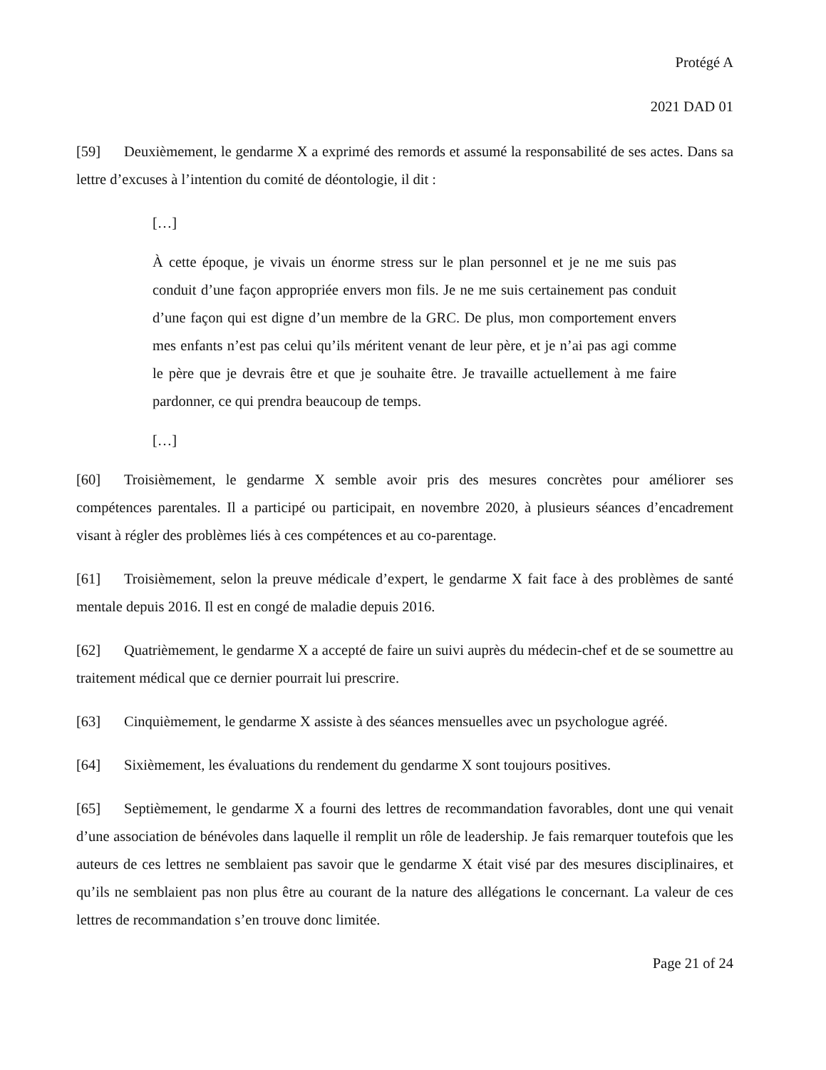Protégé A
2021 DAD 01
[59] Deuxièmement, le gendarme X a exprimé des remords et assumé la responsabilité de ses actes. Dans sa lettre d’excuses à l’intention du comité de déontologie, il dit :
[…]
À cette époque, je vivais un énorme stress sur le plan personnel et je ne me suis pas conduit d’une façon appropriée envers mon fils. Je ne me suis certainement pas conduit d’une façon qui est digne d’un membre de la GRC. De plus, mon comportement envers mes enfants n’est pas celui qu’ils méritent venant de leur père, et je n’ai pas agi comme le père que je devrais être et que je souhaite être. Je travaille actuellement à me faire pardonner, ce qui prendra beaucoup de temps.
[…]
[60] Troisièmement, le gendarme X semble avoir pris des mesures concrètes pour améliorer ses compétences parentales. Il a participé ou participait, en novembre 2020, à plusieurs séances d’encadrement visant à régler des problèmes liés à ces compétences et au co-parentage.
[61] Troisièmement, selon la preuve médicale d’expert, le gendarme X fait face à des problèmes de santé mentale depuis 2016. Il est en congé de maladie depuis 2016.
[62] Quatrièmement, le gendarme X a accepté de faire un suivi auprès du médecin-chef et de se soumettre au traitement médical que ce dernier pourrait lui prescrire.
[63] Cinquièmement, le gendarme X assiste à des séances mensuelles avec un psychologue agréé.
[64] Sixièmement, les évaluations du rendement du gendarme X sont toujours positives.
[65] Septièmement, le gendarme X a fourni des lettres de recommandation favorables, dont une qui venait d’une association de bénévoles dans laquelle il remplit un rôle de leadership. Je fais remarquer toutefois que les auteurs de ces lettres ne semblaient pas savoir que le gendarme X était visé par des mesures disciplinaires, et qu’ils ne semblaient pas non plus être au courant de la nature des allégations le concernant. La valeur de ces lettres de recommandation s’en trouve donc limitée.
Page 21 of 24